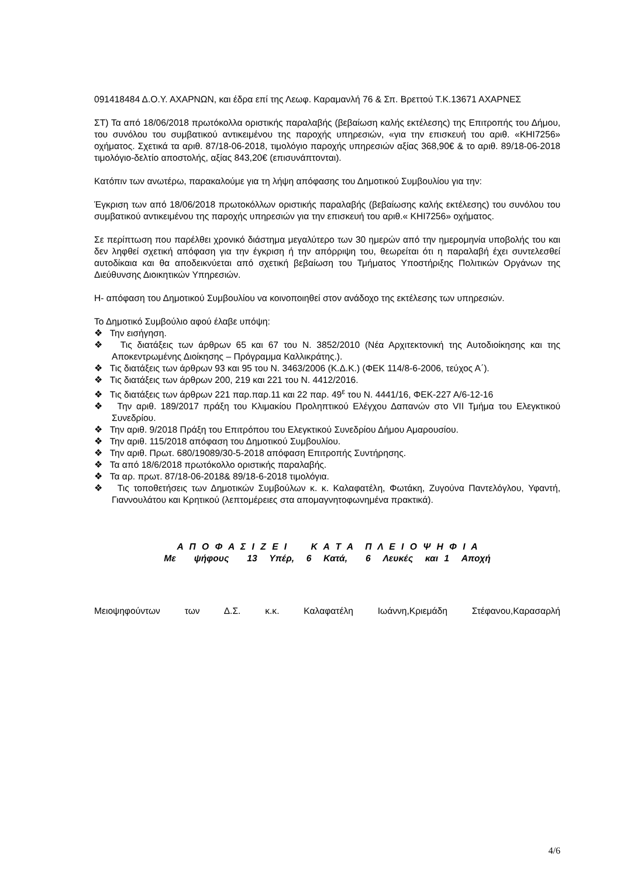091418484 Δ.Ο.Υ. ΑΧΑΡΝΩΝ, και έδρα επί της Λεωφ. Καραμανλή 76 & Σπ. Βρεττού Τ.Κ.13671 ΑΧΑΡΝΕΣ
ΣΤ) Τα από 18/06/2018 πρωτόκολλα οριστικής παραλαβής (βεβαίωση καλής εκτέλεσης) της Επιτροπής του Δήμου, του συνόλου του συμβατικού αντικειμένου της παροχής υπηρεσιών, «για την επισκευή του αριθ. «ΚΗΙ7256» οχήματος. Σχετικά τα αριθ. 87/18-06-2018, τιμολόγιο παροχής υπηρεσιών αξίας 368,90€ & το αριθ. 89/18-06-2018 τιμολόγιο-δελτίο αποστολής, αξίας 843,20€ (επισυνάπτονται).
Κατόπιν των ανωτέρω, παρακαλούμε για τη λήψη απόφασης του Δημοτικού Συμβουλίου για την:
Έγκριση των από 18/06/2018 πρωτοκόλλων οριστικής παραλαβής (βεβαίωσης καλής εκτέλεσης) του συνόλου του συμβατικού αντικειμένου της παροχής υπηρεσιών για την επισκευή του αριθ.« ΚΗΙ7256» οχήματος.
Σε περίπτωση που παρέλθει χρονικό διάστημα μεγαλύτερο των 30 ημερών από την ημερομηνία υποβολής του και δεν ληφθεί σχετική απόφαση για την έγκριση ή την απόρριψη του, θεωρείται ότι η παραλαβή έχει συντελεσθεί αυτοδίκαια και θα αποδεικνύεται από σχετική βεβαίωση του Τμήματος Υποστήριξης Πολιτικών Οργάνων της Διεύθυνσης Διοικητικών Υπηρεσιών.
Η- απόφαση του Δημοτικού Συμβουλίου να κοινοποιηθεί στον ανάδοχο της εκτέλεσης των υπηρεσιών.
Το Δημοτικό Συμβούλιο αφού έλαβε υπόψη:
❖ Την εισήγηση.
❖ Τις διατάξεις των άρθρων 65 και 67 του Ν. 3852/2010 (Νέα Αρχιτεκτονική της Αυτοδιοίκησης και της Αποκεντρωμένης Διοίκησης – Πρόγραμμα Καλλικράτης.).
❖ Τις διατάξεις των άρθρων 93 και 95 του Ν. 3463/2006 (Κ.Δ.Κ.) (ΦΕΚ 114/8-6-2006, τεύχος Α΄).
❖ Τις διατάξεις των άρθρων 200, 219 και 221 του Ν. 4412/2016.
❖ Τις διατάξεις των άρθρων 221 παρ.παρ.11 και 22 παρ. 49<sup>ε</sup> του Ν. 4441/16, ΦΕΚ-227 Α/6-12-16
❖ Την αριθ. 189/2017 πράξη του Κλιμακίου Προληπτικού Ελέγχου Δαπανών στο VII Τμήμα του Ελεγκτικού Συνεδρίου.
❖ Την αριθ. 9/2018 Πράξη του Επιτρόπου του Ελεγκτικού Συνεδρίου Δήμου Αμαρουσίου.
❖ Την αριθ. 115/2018 απόφαση του Δημοτικού Συμβουλίου.
❖ Την αριθ. Πρωτ. 680/19089/30-5-2018 απόφαση Επιτροπής Συντήρησης.
❖ Τα από 18/6/2018 πρωτόκολλο οριστικής παραλαβής.
❖ Τα αρ. πρωτ. 87/18-06-2018& 89/18-6-2018 τιμολόγια.
❖ Τις τοποθετήσεις των Δημοτικών Συμβούλων κ. κ. Καλαφατέλη, Φωτάκη, Ζυγούνα Παντελόγλου, Υφαντή, Γιαννουλάτου και Κρητικού (λεπτομέρειες στα απομαγνητοφωνημένα πρακτικά).
Α Π Ο Φ Α Σ Ι Ζ Ε Ι Κ Α Τ Α Π Λ Ε Ι Ο Ψ Η Φ Ι Α
Με ψήφους 13 Υπέρ, 6 Κατά, 6 Λευκές και 1 Αποχή
Μειοψηφούντων των Δ.Σ. κ.κ. Καλαφατέλη Ιωάννη,Κριεμάδη Στέφανου,Καρασαρλή
4/6